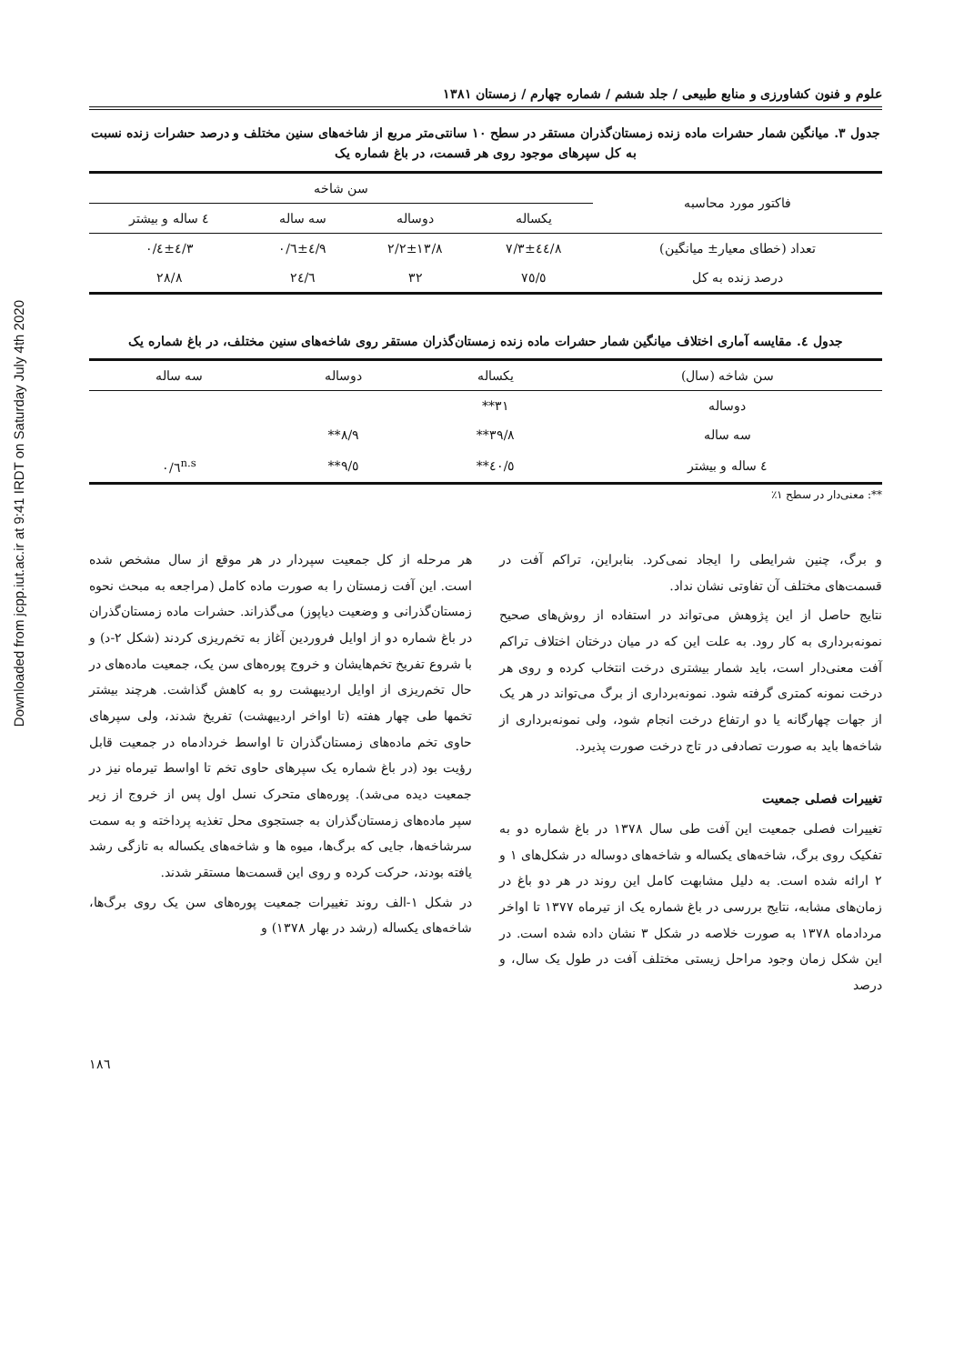Downloaded from jcpp.iut.ac.ir at 9:41 IRDT on Saturday July 4th 2020
علوم و فنون کشاورزی و منابع طبیعی / جلد ششم / شماره چهارم / زمستان ۱۳۸۱
جدول ۳. میانگین شمار حشرات ماده زنده زمستان‌گذران مستقر در سطح ۱۰ سانتی‌متر مربع از شاخه‌های سنین مختلف و درصد حشرات زنده نسبت به کل سپرهای موجود روی هر قسمت، در باغ شماره یک
| فاکتور مورد محاسبه | سن شاخه | | | |
| --- | --- | --- | --- | --- |
| | یکساله | دوساله | سه ساله | ٤ ساله و بیشتر |
| تعداد (خطای معیار± میانگین) | ٤٤/٨±٧/٣ | ١٣/٨±٢/٢ | ٤/٩±٠/٦ | ٤/٣±٠/٤ |
| درصد زنده به کل | ٧٥/٥ | ٣٢ | ٢٤/٦ | ٢٨/٨ |
جدول ٤. مقایسه آماری اختلاف میانگین شمار حشرات ماده زنده زمستان‌گذران مستقر روی شاخه‌های سنین مختلف، در باغ شماره یک
| سن شاخه (سال) | یکساله | دوساله | سه ساله |
| --- | --- | --- | --- |
| دوساله | ٣١** | | |
| سه ساله | ٣٩/٨** | ٨/٩** | |
| ٤ ساله و بیشتر | ٤٠/٥** | ٩/٥** | ٠/٦<sup>n.s</sup> |
**: معنی‌دار در سطح ١٪
و برگ، چنین شرایطی را ایجاد نمی‌کرد. بنابراین، تراکم آفت در قسمت‌های مختلف آن تفاوتی نشان نداد.
نتایج حاصل از این پژوهش می‌تواند در استفاده از روش‌های صحیح نمونه‌برداری به کار رود. به علت این که در میان درختان اختلاف تراکم آفت معنی‌دار است، باید شمار بیشتری درخت انتخاب کرده و روی هر درخت نمونه کمتری گرفته شود. نمونه‌برداری از برگ می‌تواند در هر یک از جهات چهارگانه یا دو ارتفاع درخت انجام شود، ولی نمونه‌برداری از شاخه‌ها باید به صورت تصادفی در تاج درخت صورت پذیرد.
تغییرات فصلی جمعیت
تغییرات فصلی جمعیت این آفت طی سال ۱۳۷۸ در باغ شماره دو به تفکیک روی برگ، شاخه‌های یکساله و شاخه‌های دوساله در شکل‌های ۱ و ۲ ارائه شده است. به دلیل مشابهت کامل این روند در هر دو باغ در زمان‌های مشابه، نتایج بررسی در باغ شماره یک از تیرماه ۱۳۷۷ تا اواخر مردادماه ۱۳۷۸ به صورت خلاصه در شکل ۳ نشان داده شده است. در این شکل زمان وجود مراحل زیستی مختلف آفت در طول یک سال، و درصد
هر مرحله از کل جمعیت سپردار در هر موقع از سال مشخص شده است. این آفت زمستان را به صورت ماده کامل (مراجعه به مبحث نحوه زمستان‌گذرانی و وضعیت دیاپوز) می‌گذراند. حشرات ماده زمستان‌گذران در باغ شماره دو از اوایل فروردین آغاز به تخم‌ریزی کردند (شکل ۲-د) و با شروع تفریخ تخم‌هایشان و خروج پوره‌های سن یک، جمعیت ماده‌های در حال تخم‌ریزی از اوایل اردیبهشت رو به کاهش گذاشت. هرچند بیشتر تخمها طی چهار هفته (تا اواخر اردیبهشت) تفریخ شدند، ولی سپرهای حاوی تخم ماده‌های زمستان‌گذران تا اواسط خردادماه در جمعیت قابل رؤیت بود (در باغ شماره یک سپرهای حاوی تخم تا اواسط تیرماه نیز در جمعیت دیده می‌شد). پوره‌های متحرک نسل اول پس از خروج از زیر سپر ماده‌های زمستان‌گذران به جستجوی محل تغذیه پرداخته و به سمت سرشاخه‌ها، جایی که برگ‌ها، میوه ها و شاخه‌های یکساله به تازگی رشد یافته بودند، حرکت کرده و روی این قسمت‌ها مستقر شدند.
در شکل ۱-الف روند تغییرات جمعیت پوره‌های سن یک روی برگ‌ها، شاخه‌های یکساله (رشد در بهار ۱۳۷۸) و
١٨٦